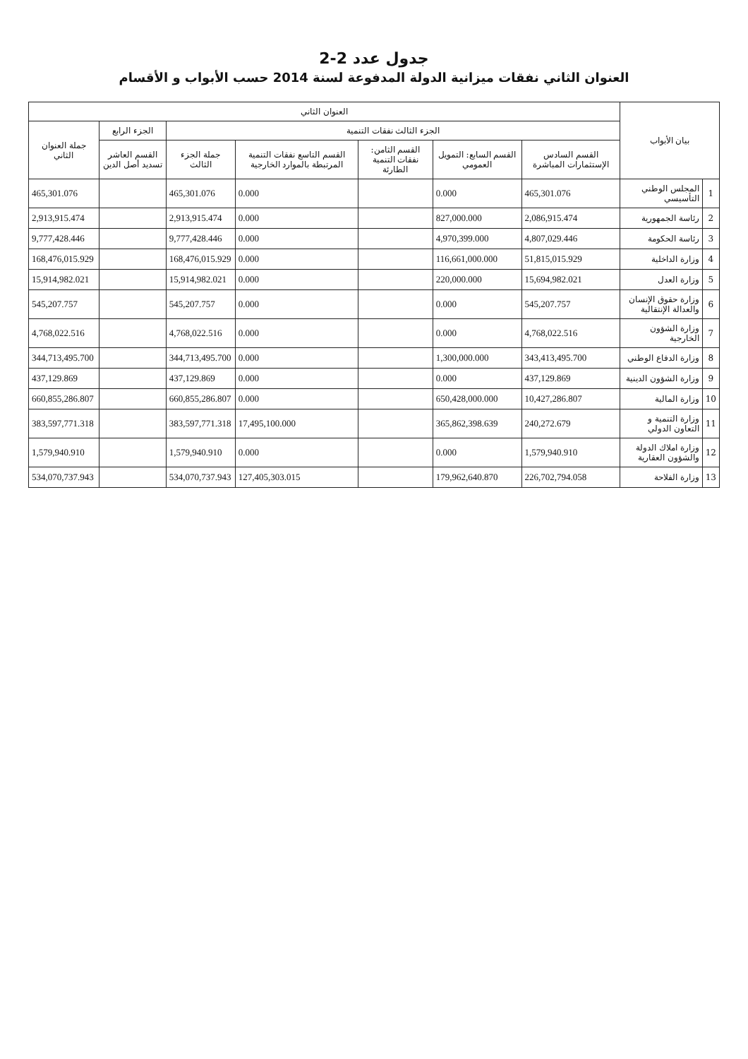جدول عدد 2-2
العنوان الثاني نفقات ميزانية الدولة المدفوعة لسنة 2014 حسب الأبواب و الأقسام
| بيان الأبواب | | العنوان الثاني | | | | | | |
| --- | --- | --- | --- | --- | --- | --- | --- | --- |
| | | الجزء الثالث نفقات التنمية | | | | | الجزء الرابع | جملة العنوان الثاني |
| | | القسم السادس الإستثمارات المباشرة | القسم السابع: التمويل العمومي | القسم الثامن: نفقات التنمية الطارئة | القسم التاسع نفقات التنمية المرتبطة بالموارد الخارجية | جملة الجزء الثالث | القسم العاشر تسديد أصل الدين | |
| 1 | المجلس الوطني التأسيسي | 465,301.076 | 0.000 | | 0.000 | 465,301.076 | | 465,301.076 |
| 2 | رئاسة الجمهورية | 2,086,915.474 | 827,000.000 | | 0.000 | 2,913,915.474 | | 2,913,915.474 |
| 3 | رئاسة الحكومة | 4,807,029.446 | 4,970,399.000 | | 0.000 | 9,777,428.446 | | 9,777,428.446 |
| 4 | وزارة الداخلية | 51,815,015.929 | 116,661,000.000 | | 0.000 | 168,476,015.929 | | 168,476,015.929 |
| 5 | وزارة العدل | 15,694,982.021 | 220,000.000 | | 0.000 | 15,914,982.021 | | 15,914,982.021 |
| 6 | وزارة حقوق الإنسان والعدالة الإنتقالية | 545,207.757 | 0.000 | | 0.000 | 545,207.757 | | 545,207.757 |
| 7 | وزارة الشؤون الخارجية | 4,768,022.516 | 0.000 | | 0.000 | 4,768,022.516 | | 4,768,022.516 |
| 8 | وزارة الدفاع الوطني | 343,413,495.700 | 1,300,000.000 | | 0.000 | 344,713,495.700 | | 344,713,495.700 |
| 9 | وزارة الشؤون الدينية | 437,129.869 | 0.000 | | 0.000 | 437,129.869 | | 437,129.869 |
| 10 | وزارة المالية | 10,427,286.807 | 650,428,000.000 | | 0.000 | 660,855,286.807 | | 660,855,286.807 |
| 11 | وزارة التنمية و التعاون الدولي | 240,272.679 | 365,862,398.639 | | 17,495,100.000 | 383,597,771.318 | | 383,597,771.318 |
| 12 | وزارة املاك الدولة والشؤون العقارية | 1,579,940.910 | 0.000 | | 0.000 | 1,579,940.910 | | 1,579,940.910 |
| 13 | وزارة الفلاحة | 226,702,794.058 | 179,962,640.870 | | 127,405,303.015 | 534,070,737.943 | | 534,070,737.943 |